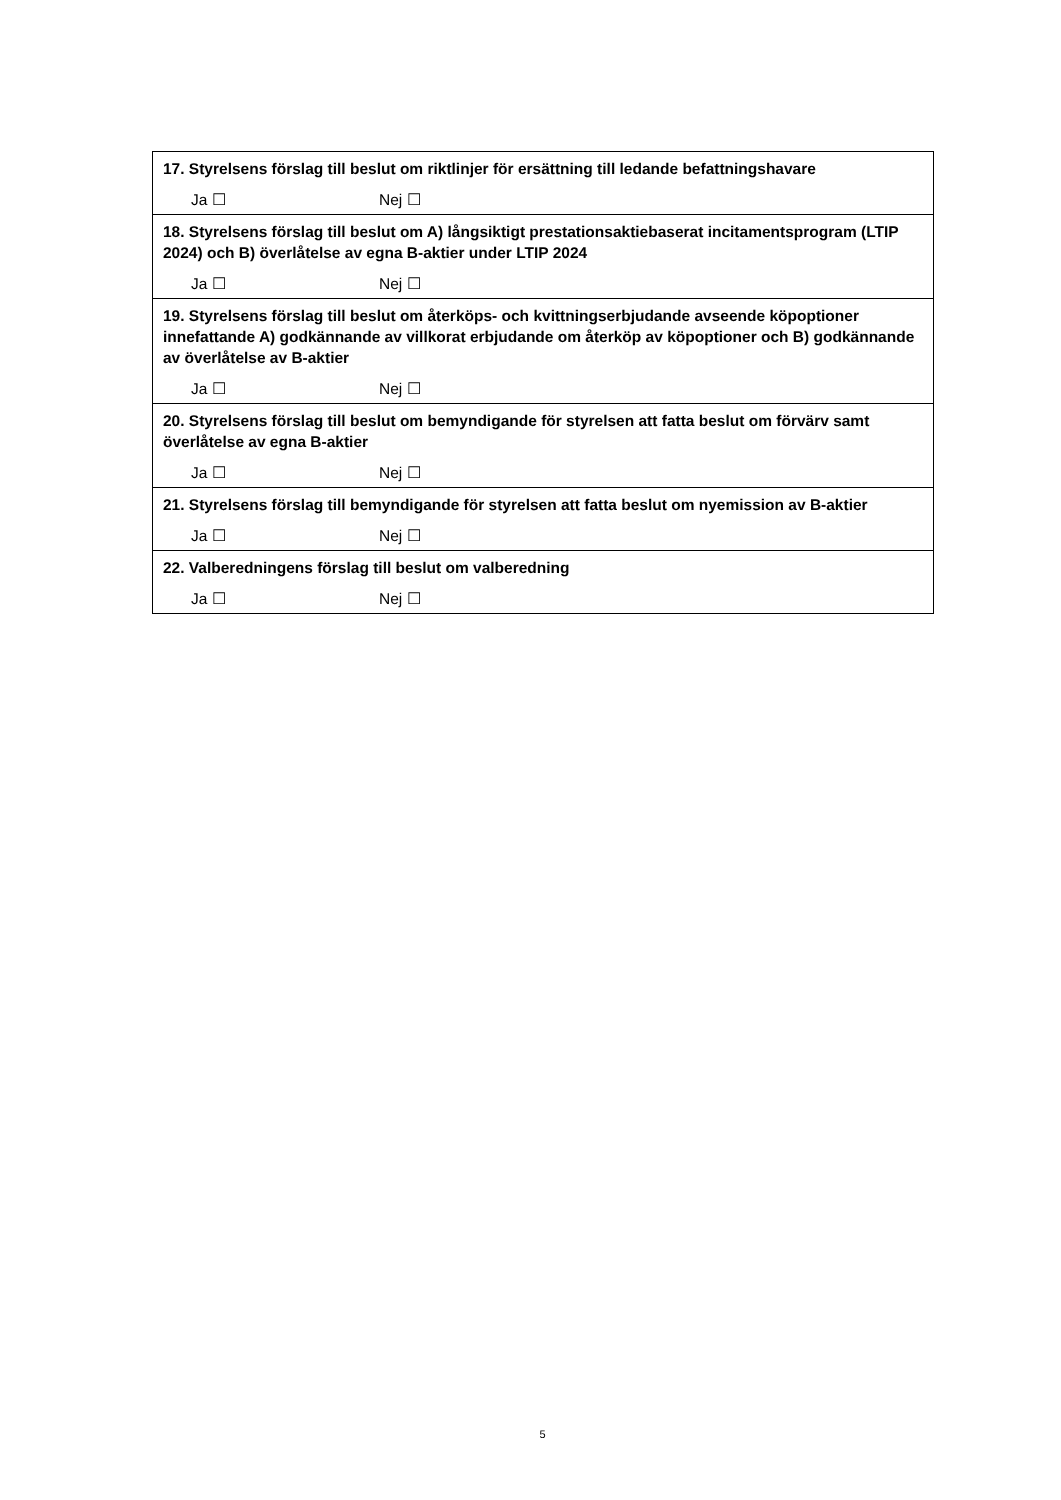| 17. Styrelsens förslag till beslut om riktlinjer för ersättning till ledande befattningshavare Ja ☐ Nej ☐ |
| 18. Styrelsens förslag till beslut om A) långsiktigt prestationsaktiebaserat incitamentsprogram (LTIP 2024) och B) överlåtelse av egna B-aktier under LTIP 2024 Ja ☐ Nej ☐ |
| 19. Styrelsens förslag till beslut om återköps- och kvittningserbjudande avseende köpoptioner innefattande A) godkännande av villkorat erbjudande om återköp av köpoptioner och B) godkännande av överlåtelse av B-aktier Ja ☐ Nej ☐ |
| 20. Styrelsens förslag till beslut om bemyndigande för styrelsen att fatta beslut om förvärv samt överlåtelse av egna B-aktier Ja ☐ Nej ☐ |
| 21. Styrelsens förslag till bemyndigande för styrelsen att fatta beslut om nyemission av B-aktier Ja ☐ Nej ☐ |
| 22. Valberedningens förslag till beslut om valberedning Ja ☐ Nej ☐ |
5